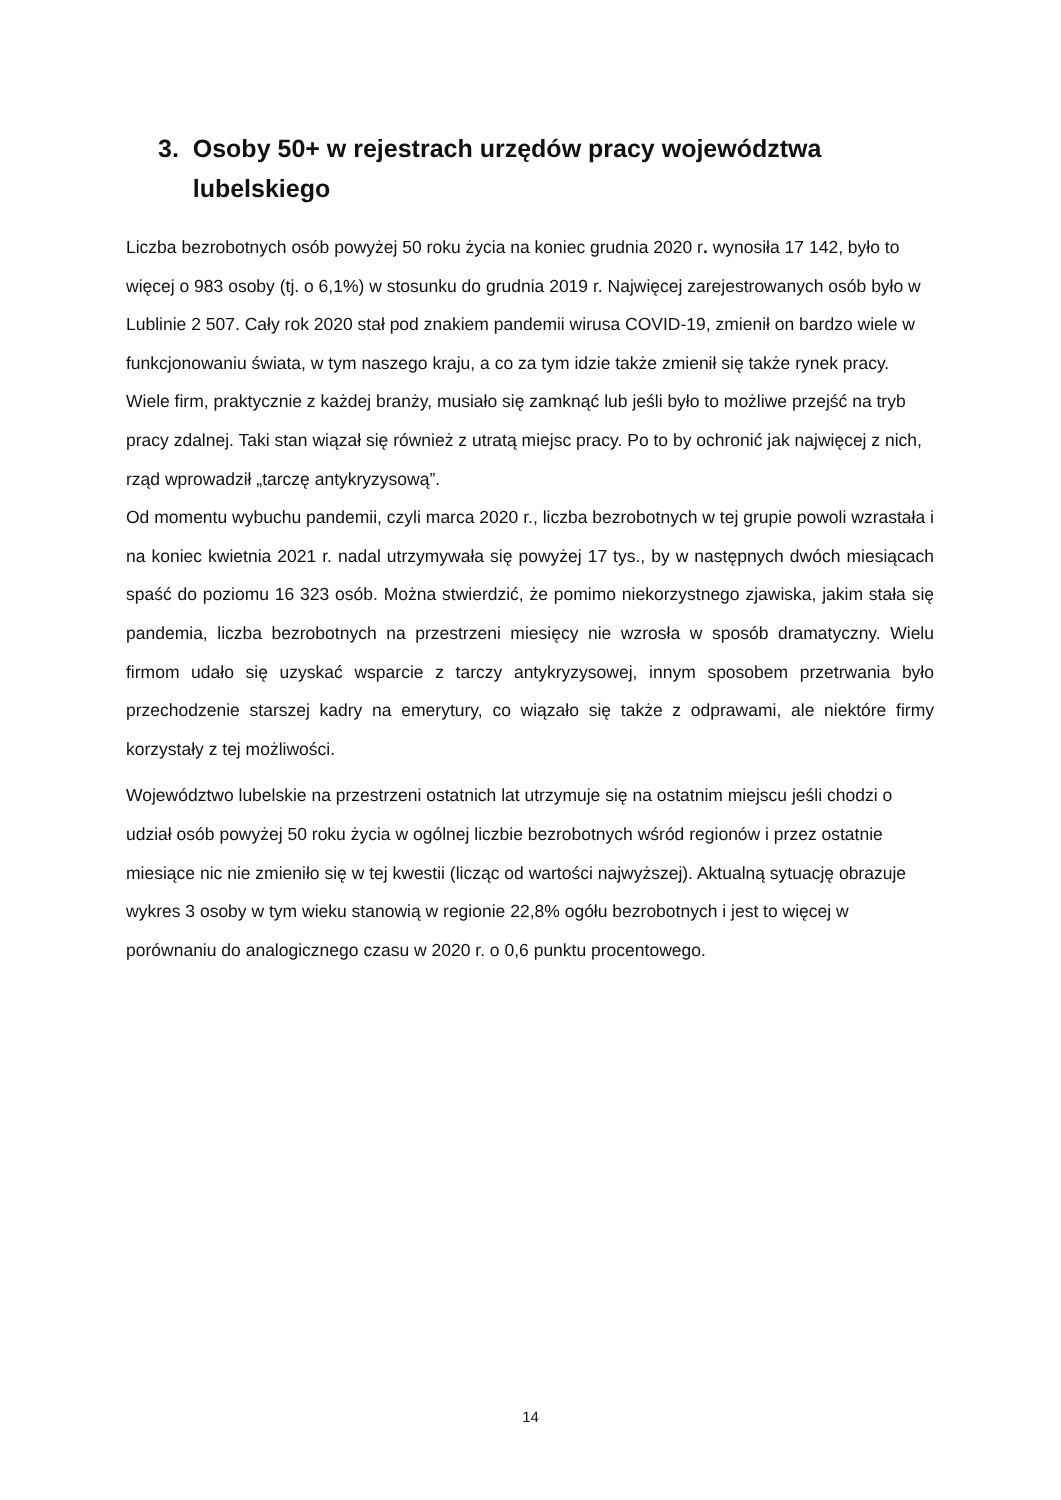3. Osoby 50+ w rejestrach urzędów pracy województwa
lubelskiego
Liczba bezrobotnych osób powyżej 50 roku życia na koniec grudnia 2020 r. wynosiła 17 142, było to więcej o 983 osoby (tj. o 6,1%) w stosunku do grudnia 2019 r. Najwięcej zarejestrowanych osób było w Lublinie 2 507. Cały rok 2020 stał pod znakiem pandemii wirusa COVID-19, zmienił on bardzo wiele w funkcjonowaniu świata, w tym naszego kraju, a co za tym idzie także zmienił się także rynek pracy. Wiele firm, praktycznie z każdej branży, musiało się zamknąć lub jeśli było to możliwe przejść na tryb pracy zdalnej. Taki stan wiązał się również z utratą miejsc pracy. Po to by ochronić jak najwięcej z nich, rząd wprowadził „tarczę antykryzysową”.
Od momentu wybuchu pandemii, czyli marca 2020 r., liczba bezrobotnych w tej grupie powoli wzrastała i na koniec kwietnia 2021 r. nadal utrzymywała się powyżej 17 tys., by w następnych dwóch miesiącach spaść do poziomu 16 323 osób. Można stwierdzić, że pomimo niekorzystnego zjawiska, jakim stała się pandemia, liczba bezrobotnych na przestrzeni miesięcy nie wzrosła w sposób dramatyczny. Wielu firmom udało się uzyskać wsparcie z tarczy antykryzysowej, innym sposobem przetrwania było przechodzenie starszej kadry na emerytury, co wiązało się także z odprawami, ale niektóre firmy korzystały z tej możliwości.
Województwo lubelskie na przestrzeni ostatnich lat utrzymuje się na ostatnim miejscu jeśli chodzi o udział osób powyżej 50 roku życia w ogólnej liczbie bezrobotnych wśród regionów i przez ostatnie miesiące nic nie zmieniło się w tej kwestii (licząc od wartości najwyższej). Aktualną sytuację obrazuje wykres 3 osoby w tym wieku stanowią w regionie 22,8% ogółu bezrobotnych i jest to więcej w porównaniu do analogicznego czasu w 2020 r. o 0,6 punktu procentowego.
14